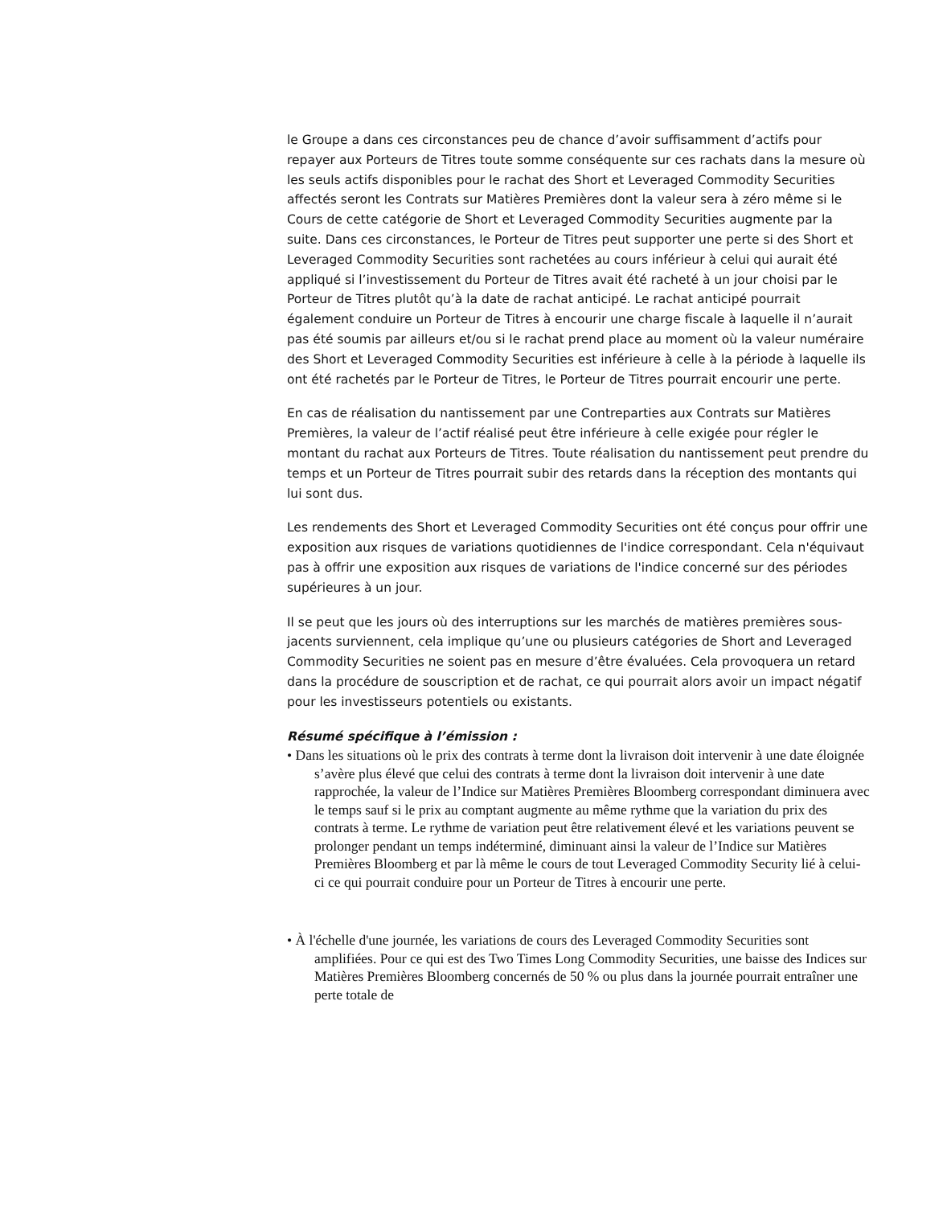le Groupe a dans ces circonstances peu de chance d’avoir suffisamment d’actifs pour repayer aux Porteurs de Titres toute somme conséquente sur ces rachats dans la mesure où les seuls actifs disponibles pour le rachat des Short et Leveraged Commodity Securities affectés seront les Contrats sur Matières Premières dont la valeur sera à zéro même si le Cours de cette catégorie de Short et Leveraged Commodity Securities augmente par la suite. Dans ces circonstances, le Porteur de Titres peut supporter une perte si des Short et Leveraged Commodity Securities sont rachetées au cours inférieur à celui qui aurait été appliqué si l’investissement du Porteur de Titres avait été racheté à un jour choisi par le Porteur de Titres plutôt qu’à la date de rachat anticipé. Le rachat anticipé pourrait également conduire un Porteur de Titres à encourir une charge fiscale à laquelle il n’aurait pas été soumis par ailleurs et/ou si le rachat prend place au moment où la valeur numéraire des Short et Leveraged Commodity Securities est inférieure à celle à la période à laquelle ils ont été rachetés par le Porteur de Titres, le Porteur de Titres pourrait encourir une perte.
En cas de réalisation du nantissement par une Contreparties aux Contrats sur Matières Premières, la valeur de l’actif réalisé peut être inférieure à celle exigée pour régler le montant du rachat aux Porteurs de Titres. Toute réalisation du nantissement peut prendre du temps et un Porteur de Titres pourrait subir des retards dans la réception des montants qui lui sont dus.
Les rendements des Short et Leveraged Commodity Securities ont été conçus pour offrir une exposition aux risques de variations quotidiennes de l'indice correspondant. Cela n'équivaut pas à offrir une exposition aux risques de variations de l'indice concerné sur des périodes supérieures à un jour.
Il se peut que les jours où des interruptions sur les marchés de matières premières sous-jacents surviennent, cela implique qu’une ou plusieurs catégories de Short and Leveraged Commodity Securities ne soient pas en mesure d’être évaluées. Cela provoquera un retard dans la procédure de souscription et de rachat, ce qui pourrait alors avoir un impact négatif pour les investisseurs potentiels ou existants.
Résumé spécifique à l’émission :
• Dans les situations où le prix des contrats à terme dont la livraison doit intervenir à une date éloignée s’avère plus élevé que celui des contrats à terme dont la livraison doit intervenir à une date rapprochée, la valeur de l’Indice sur Matières Premières Bloomberg correspondant diminuera avec le temps sauf si le prix au comptant augmente au même rythme que la variation du prix des contrats à terme. Le rythme de variation peut être relativement élevé et les variations peuvent se prolonger pendant un temps indéterminé, diminuant ainsi la valeur de l’Indice sur Matières Premières Bloomberg et par là même le cours de tout Leveraged Commodity Security lié à celui-ci ce qui pourrait conduire pour un Porteur de Titres à encourir une perte.
• À l'échelle d'une journée, les variations de cours des Leveraged Commodity Securities sont amplifiées. Pour ce qui est des Two Times Long Commodity Securities, une baisse des Indices sur Matières Premières Bloomberg concernés de 50 % ou plus dans la journée pourrait entraîner une perte totale de